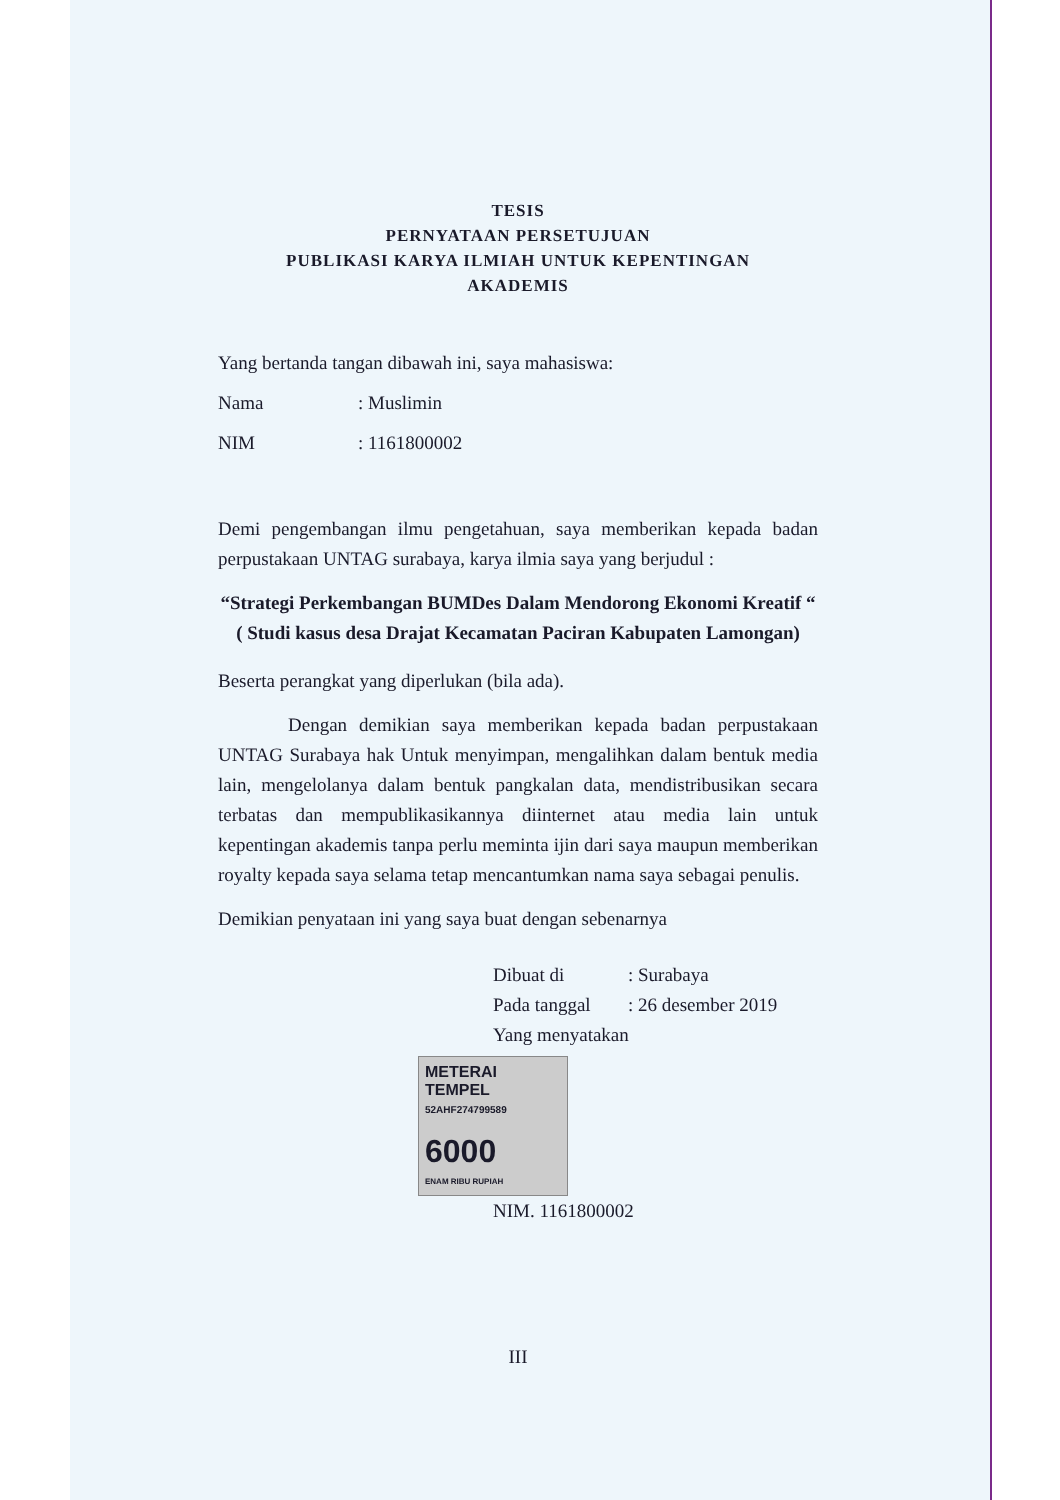TESIS
PERNYATAAN PERSETUJUAN
PUBLIKASI KARYA ILMIAH UNTUK KEPENTINGAN
AKADEMIS
Yang bertanda tangan dibawah ini, saya mahasiswa:
Nama: Muslimin
NIM: 1161800002
Demi pengembangan ilmu pengetahuan, saya memberikan kepada badan perpustakaan UNTAG surabaya, karya ilmia saya yang berjudul :
“Strategi Perkembangan BUMDes Dalam Mendorong Ekonomi Kreatif “ ( Studi kasus desa Drajat Kecamatan Paciran Kabupaten Lamongan)
Beserta perangkat yang diperlukan (bila ada).
Dengan demikian saya memberikan kepada badan perpustakaan UNTAG Surabaya hak Untuk menyimpan, mengalihkan dalam bentuk media lain, mengelolanya dalam bentuk pangkalan data, mendistribusikan secara terbatas dan mempublikasikannya diinternet atau media lain untuk kepentingan akademis tanpa perlu meminta ijin dari saya maupun memberikan royalty kepada saya selama tetap mencantumkan nama saya sebagai penulis.
Demikian penyataan ini yang saya buat dengan sebenarnya
Dibuat di: Surabaya
Pada tanggal: 26 desember 2019
Yang menyatakan
METERAI TEMPEL
52AHF274799589
6000
ENAM RIBU RUPIAH
NIM. 1161800002
III